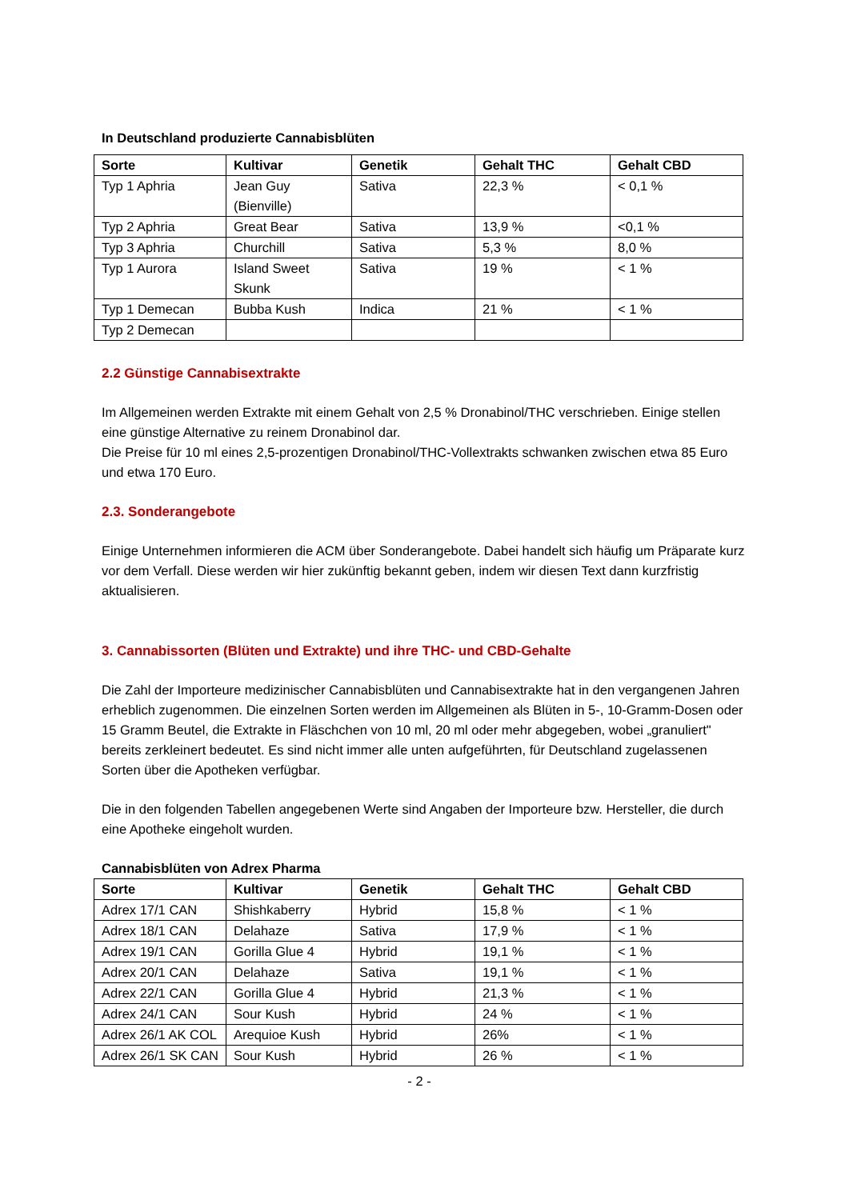In Deutschland produzierte Cannabisblüten
| Sorte | Kultivar | Genetik | Gehalt THC | Gehalt CBD |
| --- | --- | --- | --- | --- |
| Typ 1 Aphria | Jean Guy (Bienville) | Sativa | 22,3 % | < 0,1 % |
| Typ 2 Aphria | Great Bear | Sativa | 13,9 % | <0,1 % |
| Typ 3 Aphria | Churchill | Sativa | 5,3 % | 8,0 % |
| Typ 1 Aurora | Island Sweet Skunk | Sativa | 19 % | < 1 % |
| Typ 1 Demecan | Bubba Kush | Indica | 21 % | < 1 % |
| Typ 2 Demecan | | | | |
2.2 Günstige Cannabisextrakte
Im Allgemeinen werden Extrakte mit einem Gehalt von 2,5 % Dronabinol/THC verschrieben. Einige stellen eine günstige Alternative zu reinem Dronabinol dar.
Die Preise für 10 ml eines 2,5-prozentigen Dronabinol/THC-Vollextrakts schwanken zwischen etwa 85 Euro und etwa 170 Euro.
2.3. Sonderangebote
Einige Unternehmen informieren die ACM über Sonderangebote. Dabei handelt sich häufig um Präparate kurz vor dem Verfall. Diese werden wir hier zukünftig bekannt geben, indem wir diesen Text dann kurzfristig aktualisieren.
3. Cannabissorten (Blüten und Extrakte) und ihre THC- und CBD-Gehalte
Die Zahl der Importeure medizinischer Cannabisblüten und Cannabisextrakte hat in den vergangenen Jahren erheblich zugenommen. Die einzelnen Sorten werden im Allgemeinen als Blüten in 5-, 10-Gramm-Dosen oder 15 Gramm Beutel, die Extrakte in Fläschchen von 10 ml, 20 ml oder mehr abgegeben, wobei „granuliert" bereits zerkleinert bedeutet. Es sind nicht immer alle unten aufgeführten, für Deutschland zugelassenen Sorten über die Apotheken verfügbar.
Die in den folgenden Tabellen angegebenen Werte sind Angaben der Importeure bzw. Hersteller, die durch eine Apotheke eingeholt wurden.
Cannabisblüten von Adrex Pharma
| Sorte | Kultivar | Genetik | Gehalt THC | Gehalt CBD |
| --- | --- | --- | --- | --- |
| Adrex 17/1 CAN | Shishkaberry | Hybrid | 15,8 % | < 1 % |
| Adrex 18/1 CAN | Delahaze | Sativa | 17,9 % | < 1 % |
| Adrex 19/1 CAN | Gorilla Glue 4 | Hybrid | 19,1 % | < 1 % |
| Adrex 20/1 CAN | Delahaze | Sativa | 19,1 % | < 1 % |
| Adrex 22/1 CAN | Gorilla Glue 4 | Hybrid | 21,3 % | < 1 % |
| Adrex 24/1 CAN | Sour Kush | Hybrid | 24 % | < 1 % |
| Adrex 26/1 AK COL | Arequioe Kush | Hybrid | 26% | < 1 % |
| Adrex 26/1 SK CAN | Sour Kush | Hybrid | 26 % | < 1 % |
- 2 -